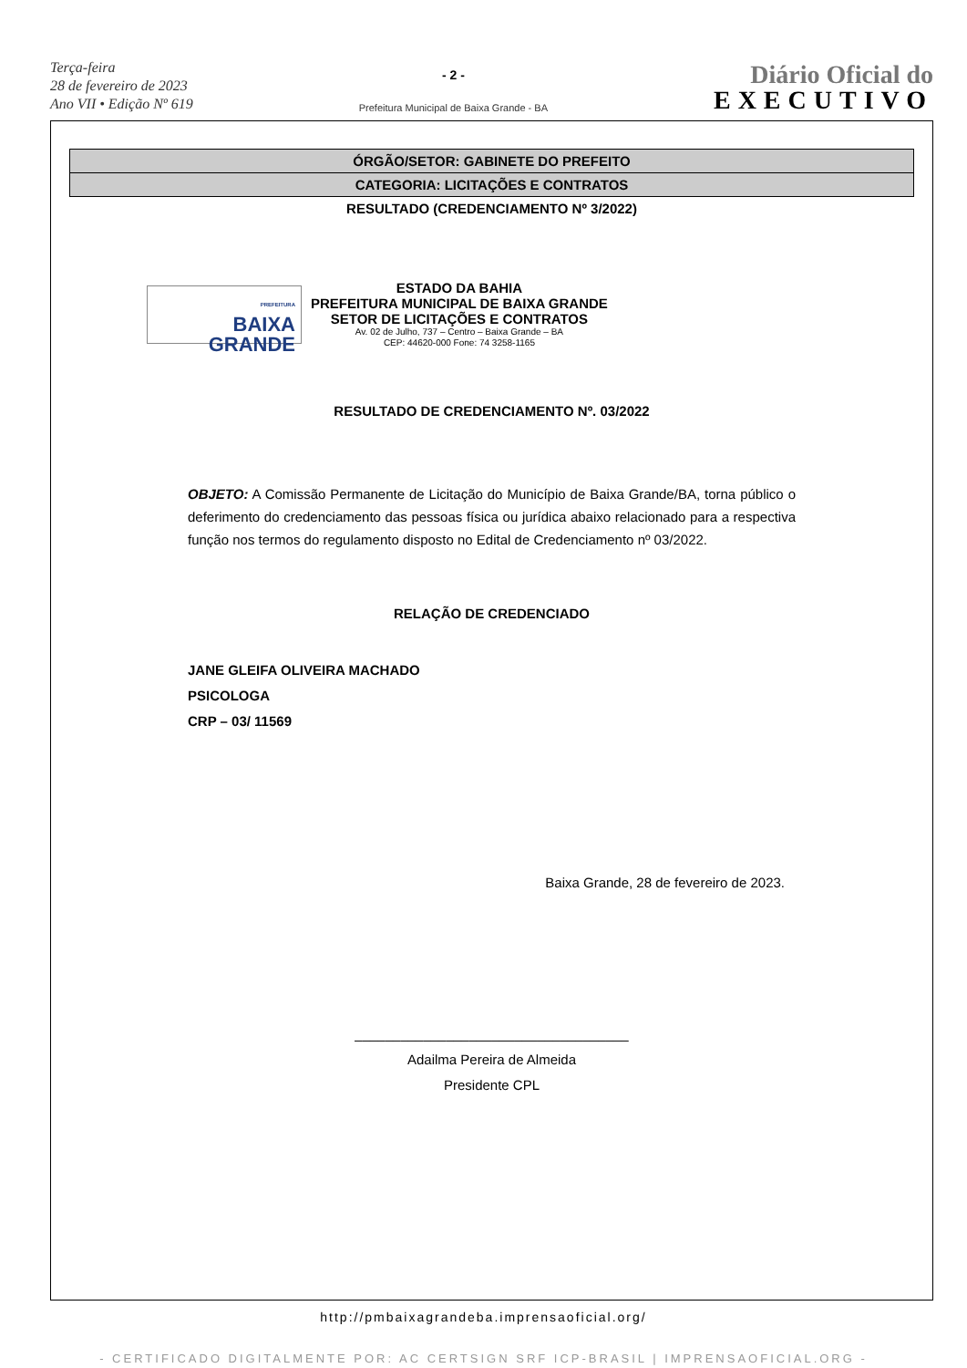Terça-feira
28 de fevereiro de 2023
Ano VII • Edição Nº 619
- 2 -
Prefeitura Municipal de Baixa Grande - BA
Diário Oficial do
EXECUTIVO
ÓRGÃO/SETOR: GABINETE DO PREFEITO
CATEGORIA: LICITAÇÕES E CONTRATOS
RESULTADO (CREDENCIAMENTO Nº 3/2022)
PREFEITURA
BAIXA
GRANDE
ESTADO DA BAHIA
PREFEITURA MUNICIPAL DE BAIXA GRANDE
SETOR DE LICITAÇÕES E CONTRATOS
Av. 02 de Julho, 737 – Centro – Baixa Grande – BA
CEP: 44620-000 Fone: 74 3258-1165
RESULTADO DE CREDENCIAMENTO Nº. 03/2022
OBJETO: A Comissão Permanente de Licitação do Município de Baixa Grande/BA, torna público o deferimento do credenciamento das pessoas física ou jurídica abaixo relacionado para a respectiva função nos termos do regulamento disposto no Edital de Credenciamento nº 03/2022.
RELAÇÃO DE CREDENCIADO
JANE GLEIFA OLIVEIRA MACHADO
PSICOLOGA
CRP – 03/ 11569
Baixa Grande, 28 de fevereiro de 2023.
____________________________________
Adailma Pereira de Almeida
Presidente CPL
http://pmbaixagrandeba.imprensaoficial.org/
- CERTIFICADO DIGITALMENTE POR: AC CERTSIGN SRF ICP-BRASIL | IMPRENSAOFICIAL.ORG -